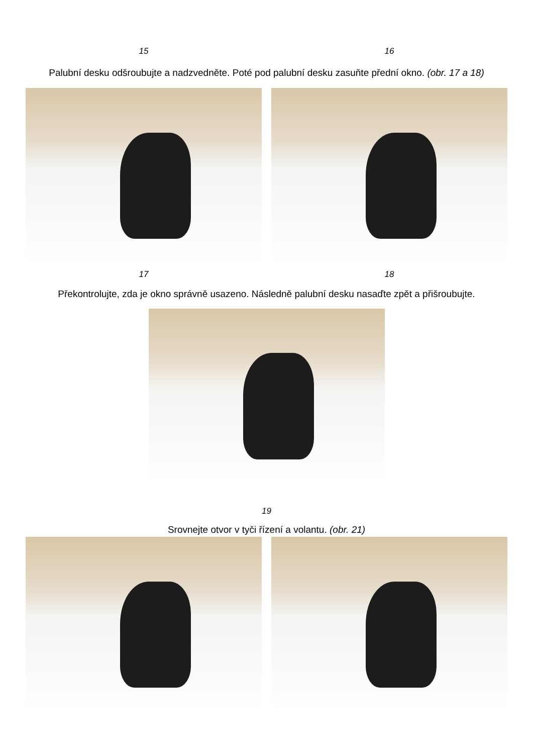15 16
Palubní desku odšroubujte a nadzvedněte. Poté pod palubní desku zasuňte přední okno. (obr. 17 a 18)
17 18
Překontrolujte, zda je okno správně usazeno. Následně palubní desku nasaďte zpět a přišroubujte.
19
Srovnejte otvor v tyči řízení a volantu. (obr. 21)